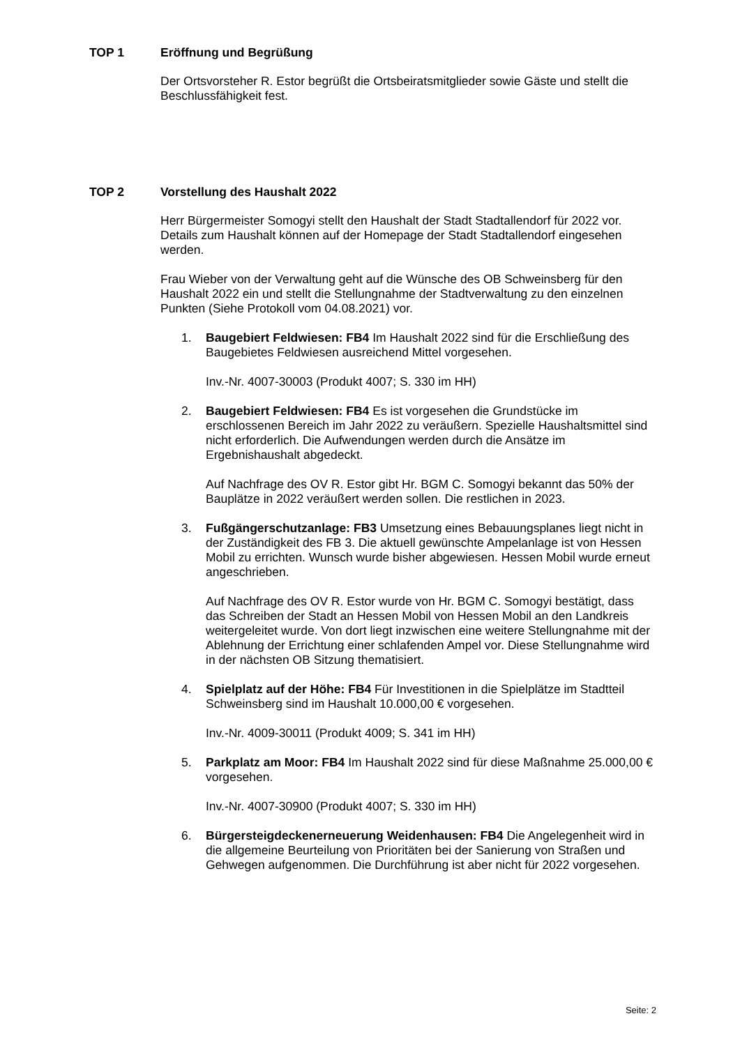TOP 1 Eröffnung und Begrüßung
Der Ortsvorsteher R. Estor begrüßt die Ortsbeiratsmitglieder sowie Gäste und stellt die Beschlussfähigkeit fest.
TOP 2 Vorstellung des Haushalt 2022
Herr Bürgermeister Somogyi stellt den Haushalt der Stadt Stadtallendorf für 2022 vor. Details zum Haushalt können auf der Homepage der Stadt Stadtallendorf eingesehen werden.
Frau Wieber von der Verwaltung geht auf die Wünsche des OB Schweinsberg für den Haushalt 2022 ein und stellt die Stellungnahme der Stadtverwaltung zu den einzelnen Punkten (Siehe Protokoll vom 04.08.2021) vor.
1. Baugebiert Feldwiesen: FB4 Im Haushalt 2022 sind für die Erschließung des Baugebietes Feldwiesen ausreichend Mittel vorgesehen.
Inv.-Nr. 4007-30003 (Produkt 4007; S. 330 im HH)
2. Baugebiert Feldwiesen: FB4 Es ist vorgesehen die Grundstücke im erschlossenen Bereich im Jahr 2022 zu veräußern. Spezielle Haushaltsmittel sind nicht erforderlich. Die Aufwendungen werden durch die Ansätze im Ergebnishaushalt abgedeckt.
Auf Nachfrage des OV R. Estor gibt Hr. BGM C. Somogyi bekannt das 50% der Bauplätze in 2022 veräußert werden sollen. Die restlichen in 2023.
3. Fußgängerschutzanlage: FB3 Umsetzung eines Bebauungsplanes liegt nicht in der Zuständigkeit des FB 3. Die aktuell gewünschte Ampelanlage ist von Hessen Mobil zu errichten. Wunsch wurde bisher abgewiesen. Hessen Mobil wurde erneut angeschrieben.
Auf Nachfrage des OV R. Estor wurde von Hr. BGM C. Somogyi bestätigt, dass das Schreiben der Stadt an Hessen Mobil von Hessen Mobil an den Landkreis weitergeleitet wurde. Von dort liegt inzwischen eine weitere Stellungnahme mit der Ablehnung der Errichtung einer schlafenden Ampel vor. Diese Stellungnahme wird in der nächsten OB Sitzung thematisiert.
4. Spielplatz auf der Höhe: FB4 Für Investitionen in die Spielplätze im Stadtteil Schweinsberg sind im Haushalt 10.000,00 € vorgesehen.
Inv.-Nr. 4009-30011 (Produkt 4009; S. 341 im HH)
5. Parkplatz am Moor: FB4 Im Haushalt 2022 sind für diese Maßnahme 25.000,00 € vorgesehen.
Inv.-Nr. 4007-30900 (Produkt 4007; S. 330 im HH)
6. Bürgersteigdeckenerneuerung Weidenhausen: FB4 Die Angelegenheit wird in die allgemeine Beurteilung von Prioritäten bei der Sanierung von Straßen und Gehwegen aufgenommen. Die Durchführung ist aber nicht für 2022 vorgesehen.
Seite: 2